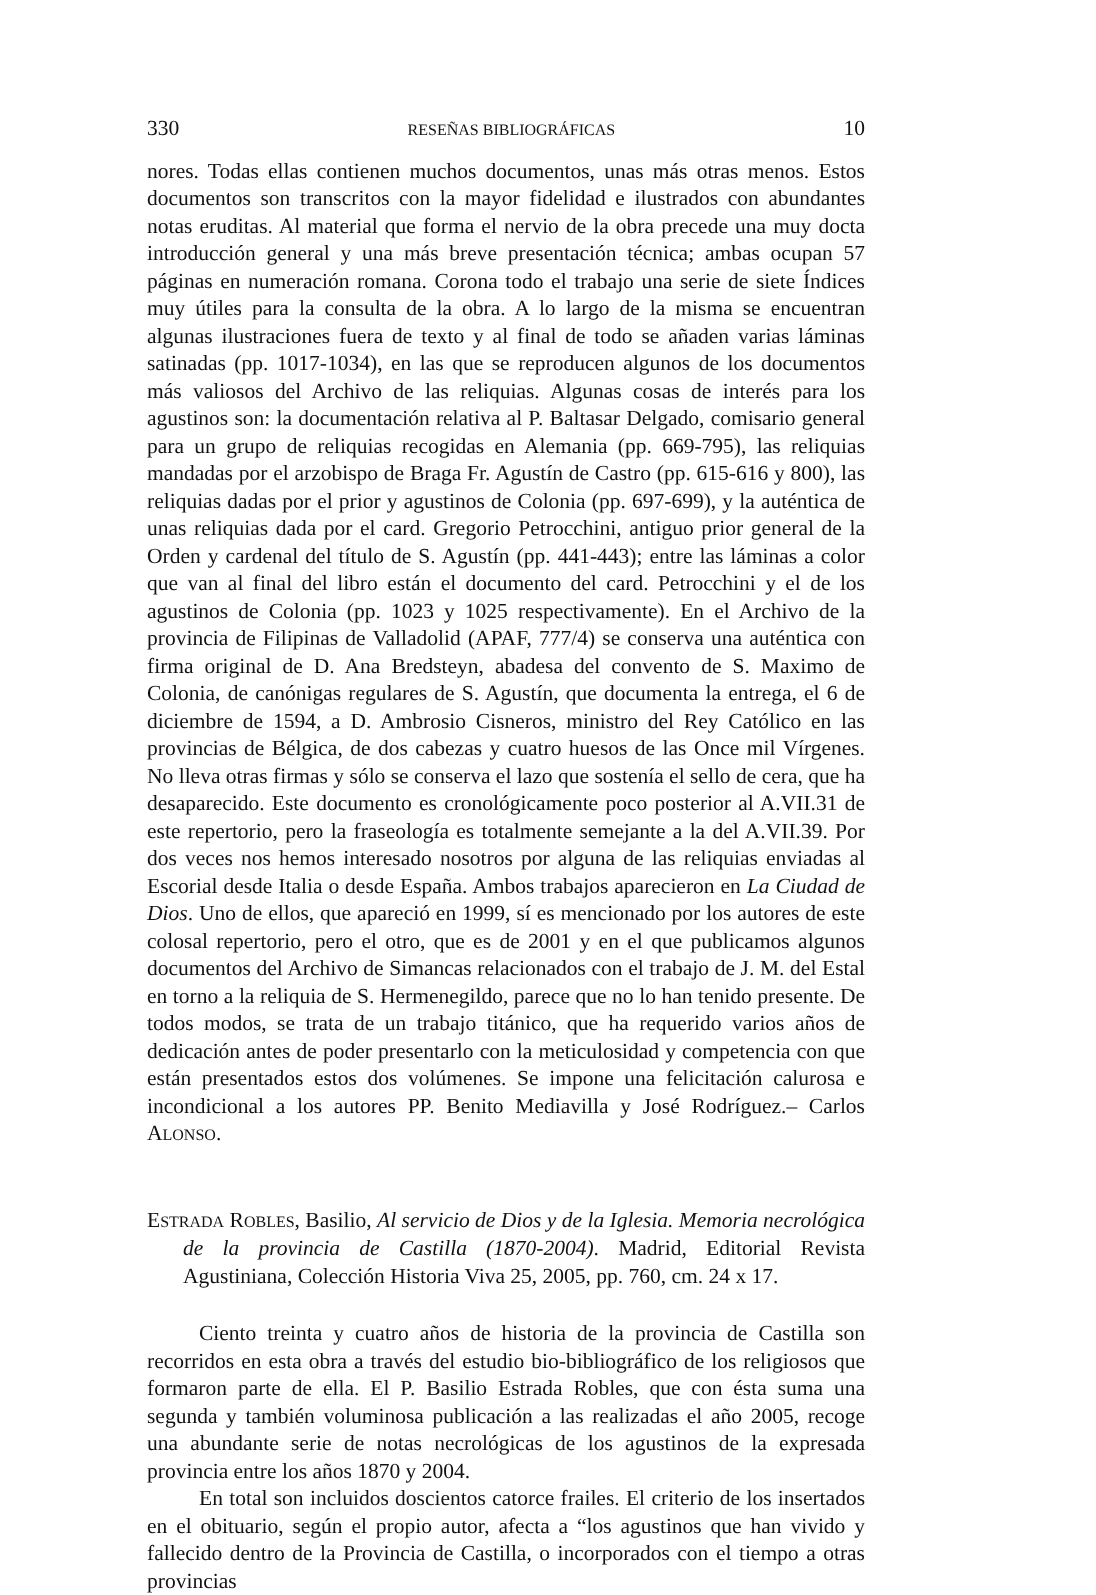330 RESEÑAS BIBLIOGRÁFICAS 10
nores. Todas ellas contienen muchos documentos, unas más otras menos. Estos documentos son transcritos con la mayor fidelidad e ilustrados con abundantes notas eruditas. Al material que forma el nervio de la obra precede una muy docta introducción general y una más breve presentación técnica; ambas ocupan 57 páginas en numeración romana. Corona todo el trabajo una serie de siete Índices muy útiles para la consulta de la obra. A lo largo de la misma se encuentran algunas ilustraciones fuera de texto y al final de todo se añaden varias láminas satinadas (pp. 1017-1034), en las que se reproducen algunos de los documentos más valiosos del Archivo de las reliquias. Algunas cosas de interés para los agustinos son: la documentación relativa al P. Baltasar Delgado, comisario general para un grupo de reliquias recogidas en Alemania (pp. 669-795), las reliquias mandadas por el arzobispo de Braga Fr. Agustín de Castro (pp. 615-616 y 800), las reliquias dadas por el prior y agustinos de Colonia (pp. 697-699), y la auténtica de unas reliquias dada por el card. Gregorio Petrocchini, antiguo prior general de la Orden y cardenal del título de S. Agustín (pp. 441-443); entre las láminas a color que van al final del libro están el documento del card. Petrocchini y el de los agustinos de Colonia (pp. 1023 y 1025 respectivamente). En el Archivo de la provincia de Filipinas de Valladolid (APAF, 777/4) se conserva una auténtica con firma original de D. Ana Bredsteyn, abadesa del convento de S. Maximo de Colonia, de canónigas regulares de S. Agustín, que documenta la entrega, el 6 de diciembre de 1594, a D. Ambrosio Cisneros, ministro del Rey Católico en las provincias de Bélgica, de dos cabezas y cuatro huesos de las Once mil Vírgenes. No lleva otras firmas y sólo se conserva el lazo que sostenía el sello de cera, que ha desaparecido. Este documento es cronológicamente poco posterior al A.VII.31 de este repertorio, pero la fraseología es totalmente semejante a la del A.VII.39. Por dos veces nos hemos interesado nosotros por alguna de las reliquias enviadas al Escorial desde Italia o desde España. Ambos trabajos aparecieron en La Ciudad de Dios. Uno de ellos, que apareció en 1999, sí es mencionado por los autores de este colosal repertorio, pero el otro, que es de 2001 y en el que publicamos algunos documentos del Archivo de Simancas relacionados con el trabajo de J. M. del Estal en torno a la reliquia de S. Hermenegildo, parece que no lo han tenido presente. De todos modos, se trata de un trabajo titánico, que ha requerido varios años de dedicación antes de poder presentarlo con la meticulosidad y competencia con que están presentados estos dos volúmenes. Se impone una felicitación calurosa e incondicional a los autores PP. Benito Mediavilla y José Rodríguez.– Carlos ALONSO.
ESTRADA ROBLES, Basilio, Al servicio de Dios y de la Iglesia. Memoria necrológica de la provincia de Castilla (1870-2004). Madrid, Editorial Revista Agustiniana, Colección Historia Viva 25, 2005, pp. 760, cm. 24 x 17.
Ciento treinta y cuatro años de historia de la provincia de Castilla son recorridos en esta obra a través del estudio bio-bibliográfico de los religiosos que formaron parte de ella. El P. Basilio Estrada Robles, que con ésta suma una segunda y también voluminosa publicación a las realizadas el año 2005, recoge una abundante serie de notas necrológicas de los agustinos de la expresada provincia entre los años 1870 y 2004.
En total son incluidos doscientos catorce frailes. El criterio de los insertados en el obituario, según el propio autor, afecta a “los agustinos que han vivido y fallecido dentro de la Provincia de Castilla, o incorporados con el tiempo a otras provincias